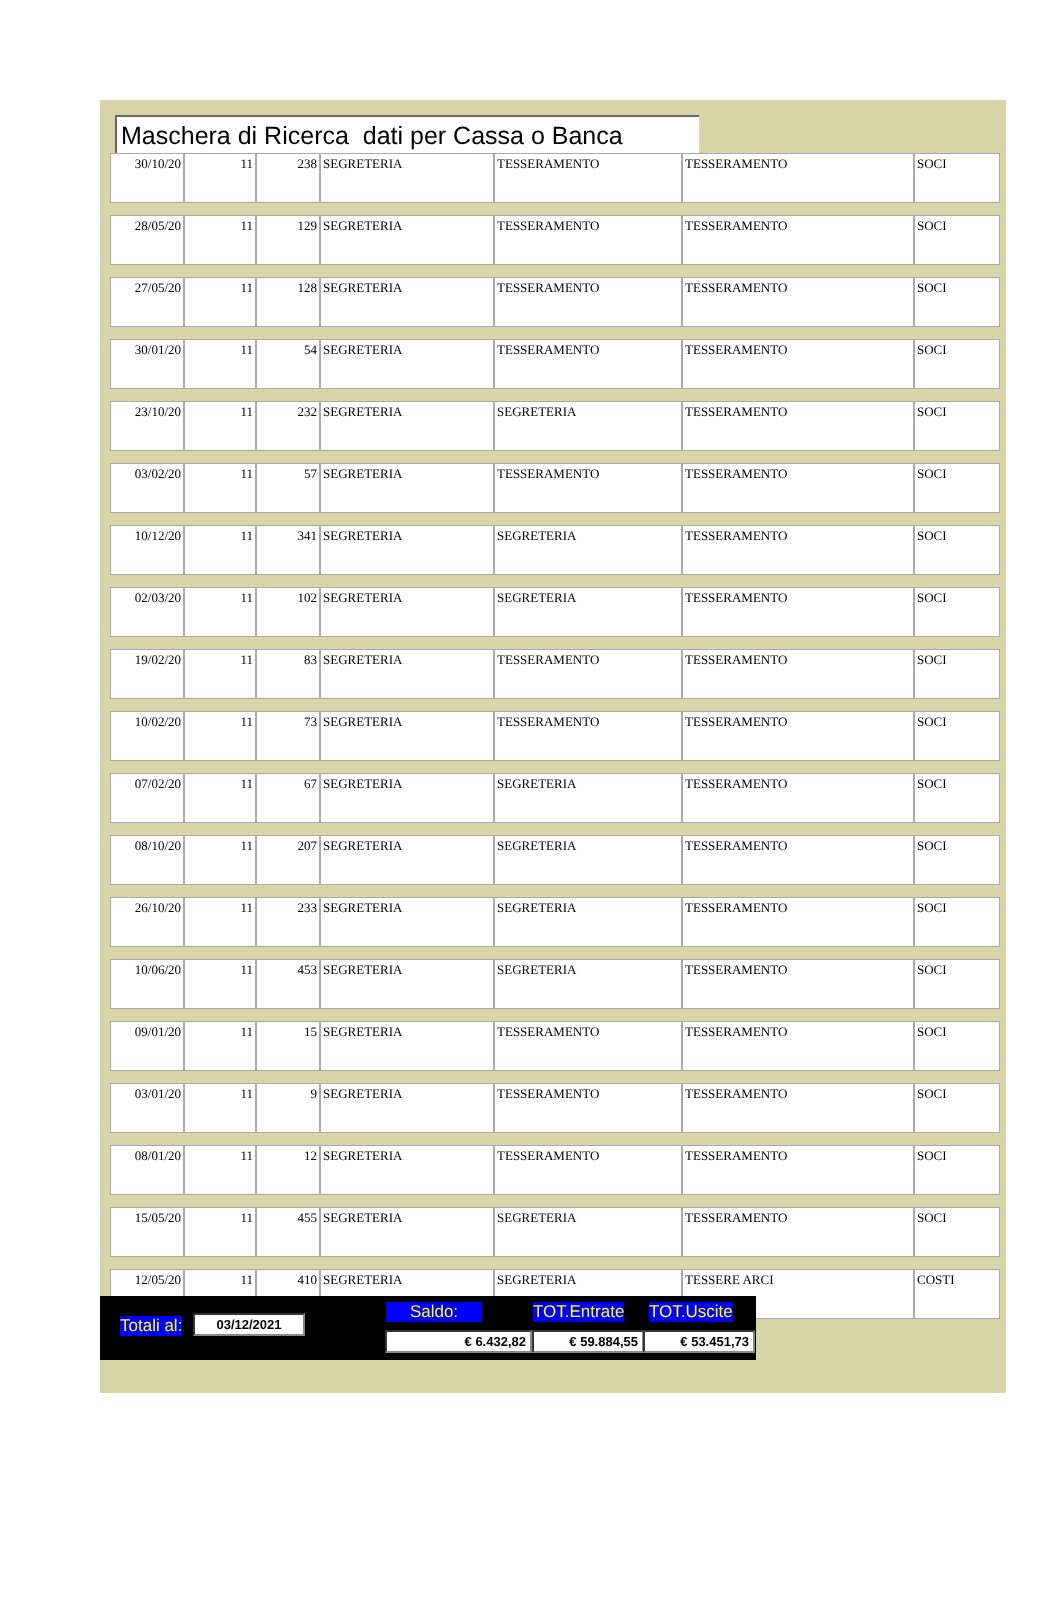Maschera di Ricerca dati per Cassa o Banca
| 30/10/20 | 11 | 238 | SEGRETERIA | TESSERAMENTO | TESSERAMENTO | SOCI |
| 28/05/20 | 11 | 129 | SEGRETERIA | TESSERAMENTO | TESSERAMENTO | SOCI |
| 27/05/20 | 11 | 128 | SEGRETERIA | TESSERAMENTO | TESSERAMENTO | SOCI |
| 30/01/20 | 11 | 54 | SEGRETERIA | TESSERAMENTO | TESSERAMENTO | SOCI |
| 23/10/20 | 11 | 232 | SEGRETERIA | SEGRETERIA | TESSERAMENTO | SOCI |
| 03/02/20 | 11 | 57 | SEGRETERIA | TESSERAMENTO | TESSERAMENTO | SOCI |
| 10/12/20 | 11 | 341 | SEGRETERIA | SEGRETERIA | TESSERAMENTO | SOCI |
| 02/03/20 | 11 | 102 | SEGRETERIA | SEGRETERIA | TESSERAMENTO | SOCI |
| 19/02/20 | 11 | 83 | SEGRETERIA | TESSERAMENTO | TESSERAMENTO | SOCI |
| 10/02/20 | 11 | 73 | SEGRETERIA | TESSERAMENTO | TESSERAMENTO | SOCI |
| 07/02/20 | 11 | 67 | SEGRETERIA | SEGRETERIA | TESSERAMENTO | SOCI |
| 08/10/20 | 11 | 207 | SEGRETERIA | SEGRETERIA | TESSERAMENTO | SOCI |
| 26/10/20 | 11 | 233 | SEGRETERIA | SEGRETERIA | TESSERAMENTO | SOCI |
| 10/06/20 | 11 | 453 | SEGRETERIA | SEGRETERIA | TESSERAMENTO | SOCI |
| 09/01/20 | 11 | 15 | SEGRETERIA | TESSERAMENTO | TESSERAMENTO | SOCI |
| 03/01/20 | 11 | 9 | SEGRETERIA | TESSERAMENTO | TESSERAMENTO | SOCI |
| 08/01/20 | 11 | 12 | SEGRETERIA | TESSERAMENTO | TESSERAMENTO | SOCI |
| 15/05/20 | 11 | 455 | SEGRETERIA | SEGRETERIA | TESSERAMENTO | SOCI |
| 12/05/20 | 11 | 410 | SEGRETERIA | SEGRETERIA | TESSERE ARCI | COSTI |
Totali al: 03/12/2021 Saldo: TOT.Entrate TOT.Uscite
€ 6.432,82 € 59.884,55 € 53.451,73